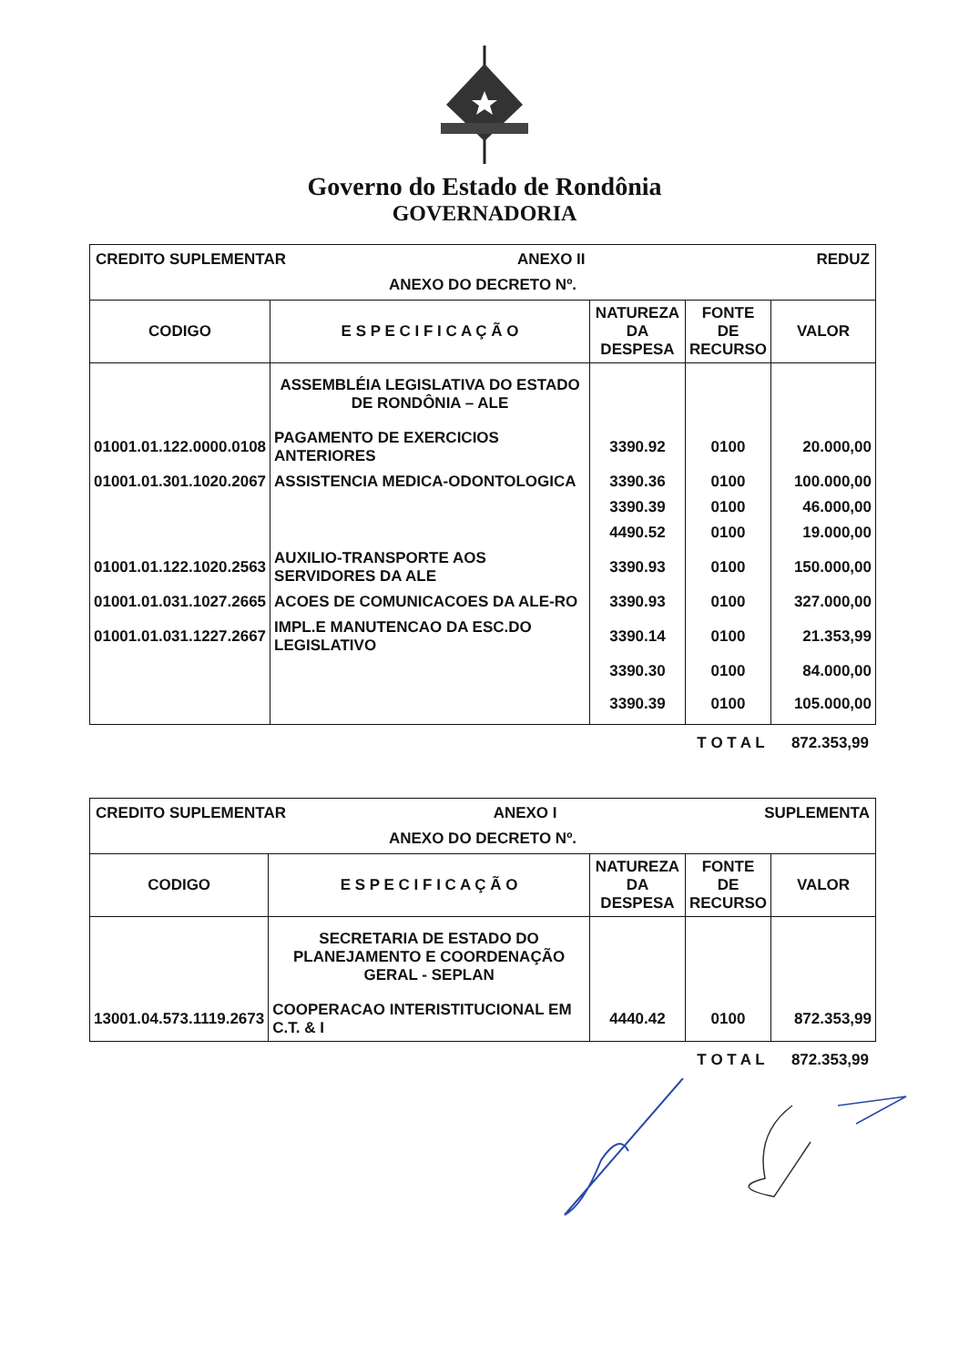Governo do Estado de Rondônia
GOVERNADORIA
| CREDITO SUPLEMENTAR ANEXO II REDUZ ANEXO DO DECRETO Nº. | | | | |
| CODIGO | E S P E C I F I C A Ç Ã O | NATUREZA DA DESPESA | FONTE DE RECURSO | VALOR |
| | ASSEMBLÉIA LEGISLATIVA DO ESTADO DE RONDÔNIA – ALE | | | |
| 01001.01.122.0000.0108 | PAGAMENTO DE EXERCICIOS ANTERIORES | 3390.92 | 0100 | 20.000,00 |
| 01001.01.301.1020.2067 | ASSISTENCIA MEDICA-ODONTOLOGICA | 3390.36 | 0100 | 100.000,00 |
| | | 3390.39 | 0100 | 46.000,00 |
| | | 4490.52 | 0100 | 19.000,00 |
| 01001.01.122.1020.2563 | AUXILIO-TRANSPORTE AOS SERVIDORES DA ALE | 3390.93 | 0100 | 150.000,00 |
| 01001.01.031.1027.2665 | ACOES DE COMUNICACOES DA ALE-RO | 3390.93 | 0100 | 327.000,00 |
| 01001.01.031.1227.2667 | IMPL.E MANUTENCAO DA ESC.DO LEGISLATIVO | 3390.14 | 0100 | 21.353,99 |
| | | 3390.30 | 0100 | 84.000,00 |
| | | 3390.39 | 0100 | 105.000,00 |
T O T A L 872.353,99
| CREDITO SUPLEMENTAR ANEXO I SUPLEMENTA ANEXO DO DECRETO Nº. | | | | |
| CODIGO | E S P E C I F I C A Ç Ã O | NATUREZA DA DESPESA | FONTE DE RECURSO | VALOR |
| | SECRETARIA DE ESTADO DO PLANEJAMENTO E COORDENAÇÃO GERAL - SEPLAN | | | |
| 13001.04.573.1119.2673 | COOPERACAO INTERISTITUCIONAL EM C.T. & I | 4440.42 | 0100 | 872.353,99 |
T O T A L 872.353,99